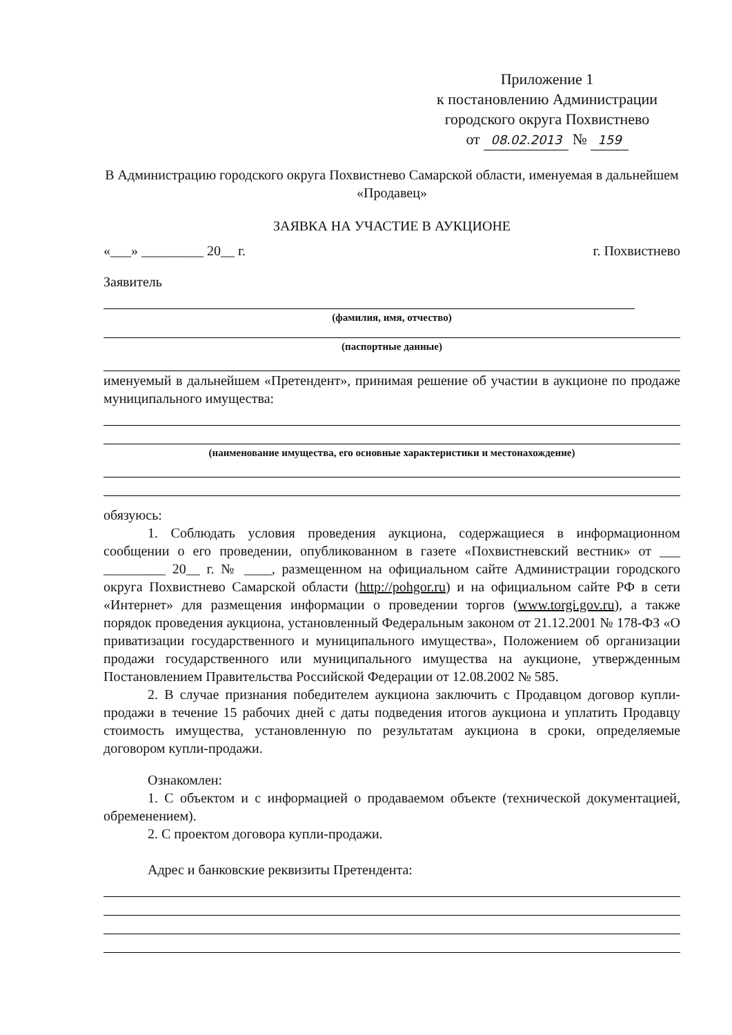Приложение 1
к постановлению Администрации
городского округа Похвистнево
от 08.02.2013 № 159
В Администрацию городского округа Похвистнево Самарской области, именуемая в дальнейшем «Продавец»
ЗАЯВКА НА УЧАСТИЕ В АУКЦИОНЕ
«___» _________ 20__ г. г. Похвистнево
Заявитель
(фамилия, имя, отчество)
(паспортные данные)
именуемый в дальнейшем «Претендент», принимая решение об участии в аукционе по продаже муниципального имущества:
(наименование имущества, его основные характеристики и местонахождение)
обязуюсь:
1. Соблюдать условия проведения аукциона, содержащиеся в информационном сообщении о его проведении, опубликованном в газете «Похвистневский вестник» от ___ _________ 20__ г. № ____, размещенном на официальном сайте Администрации городского округа Похвистнево Самарской области (http://pohgor.ru) и на официальном сайте РФ в сети «Интернет» для размещения информации о проведении торгов (www.torgi.gov.ru), а также порядок проведения аукциона, установленный Федеральным законом от 21.12.2001 № 178-ФЗ «О приватизации государственного и муниципального имущества», Положением об организации продажи государственного или муниципального имущества на аукционе, утвержденным Постановлением Правительства Российской Федерации от 12.08.2002 № 585.
2. В случае признания победителем аукциона заключить с Продавцом договор купли-продажи в течение 15 рабочих дней с даты подведения итогов аукциона и уплатить Продавцу стоимость имущества, установленную по результатам аукциона в сроки, определяемые договором купли-продажи.
Ознакомлен:
1. С объектом и с информацией о продаваемом объекте (технической документацией, обременением).
2. С проектом договора купли-продажи.
Адрес и банковские реквизиты Претендента: